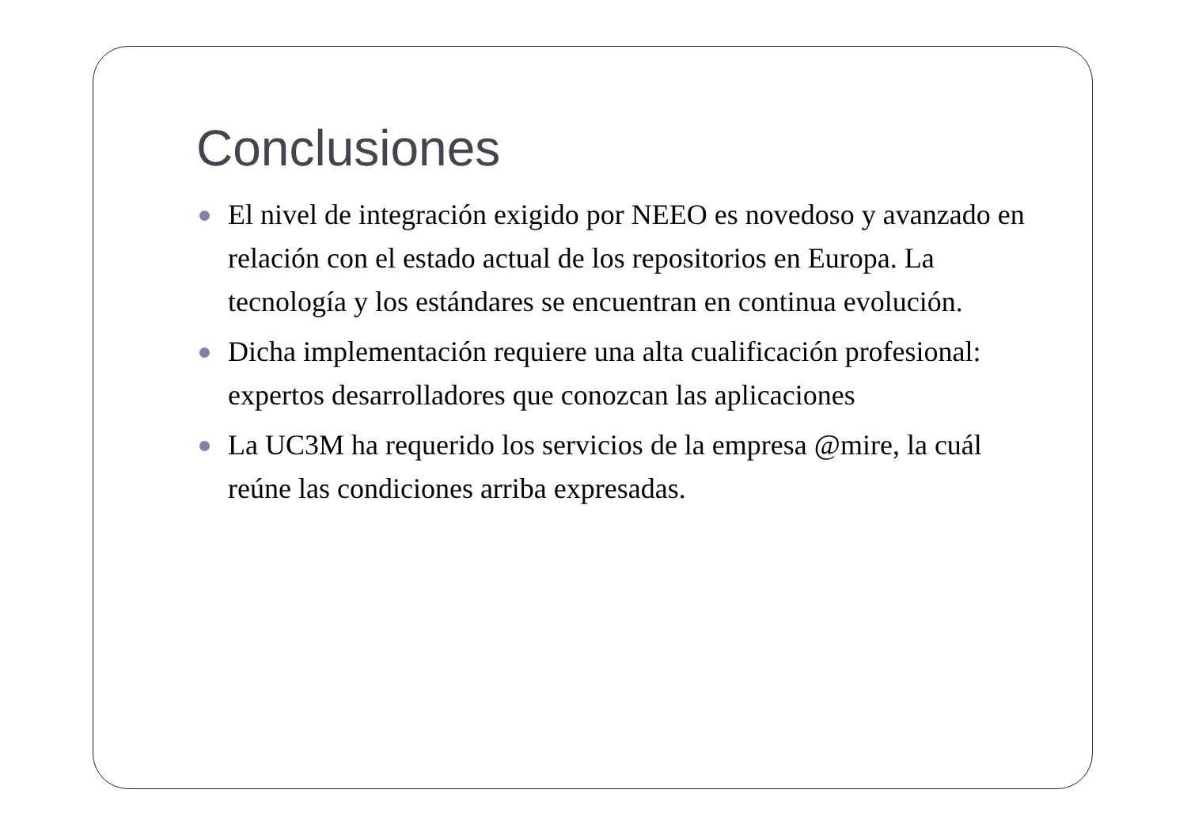Conclusiones
El nivel de integración exigido por NEEO es novedoso y avanzado en relación con el estado actual de los repositorios en Europa. La tecnología y los estándares se encuentran en continua evolución.
Dicha implementación requiere una alta cualificación profesional: expertos desarrolladores que conozcan las aplicaciones
La UC3M ha requerido los servicios de la empresa @mire, la cuál reúne las condiciones arriba expresadas.